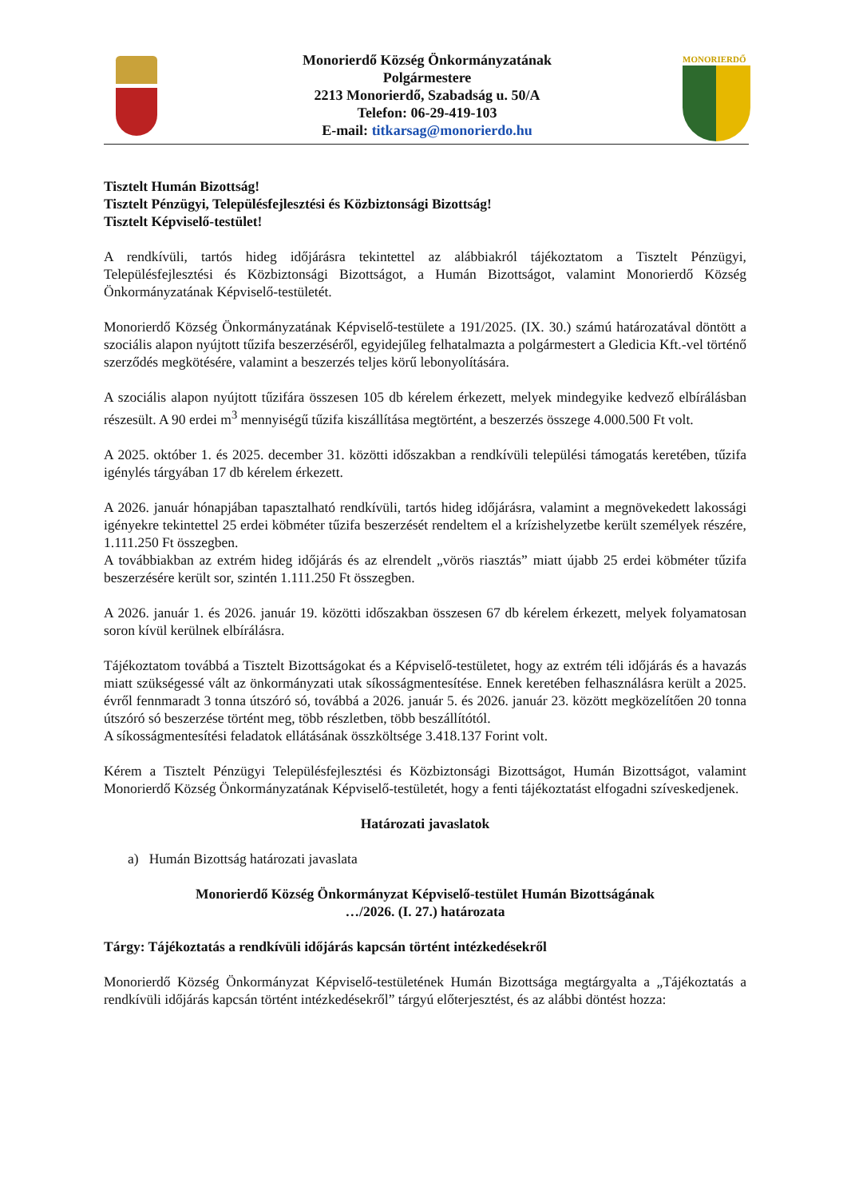MONORIERDŐ
Monorierdő Község Önkormányzatának
Polgármestere
2213 Monorierdő, Szabadság u. 50/A
Telefon: 06-29-419-103
E-mail: titkarsag@monorierdo.hu
Tisztelt Humán Bizottság!
Tisztelt Pénzügyi, Településfejlesztési és Közbiztonsági Bizottság!
Tisztelt Képviselő-testület!
A rendkívüli, tartós hideg időjárásra tekintettel az alábbiakról tájékoztatom a Tisztelt Pénzügyi, Településfejlesztési és Közbiztonsági Bizottságot, a Humán Bizottságot, valamint Monorierdő Község Önkormányzatának Képviselő-testületét.
Monorierdő Község Önkormányzatának Képviselő-testülete a 191/2025. (IX. 30.) számú határozatával döntött a szociális alapon nyújtott tűzifa beszerzéséről, egyidejűleg felhatalmazta a polgármestert a Gledicia Kft.-vel történő szerződés megkötésére, valamint a beszerzés teljes körű lebonyolítására.
A szociális alapon nyújtott tűzifára összesen 105 db kérelem érkezett, melyek mindegyike kedvező elbírálásban részesült. A 90 erdei m<sup>3</sup> mennyiségű tűzifa kiszállítása megtörtént, a beszerzés összege 4.000.500 Ft volt.
A 2025. október 1. és 2025. december 31. közötti időszakban a rendkívüli települési támogatás keretében, tűzifa igénylés tárgyában 17 db kérelem érkezett.
A 2026. január hónapjában tapasztalható rendkívüli, tartós hideg időjárásra, valamint a megnövekedett lakossági igényekre tekintettel 25 erdei köbméter tűzifa beszerzését rendeltem el a krízishelyzetbe került személyek részére, 1.111.250 Ft összegben.
A továbbiakban az extrém hideg időjárás és az elrendelt „vörös riasztás” miatt újabb 25 erdei köbméter tűzifa beszerzésére került sor, szintén 1.111.250 Ft összegben.
A 2026. január 1. és 2026. január 19. közötti időszakban összesen 67 db kérelem érkezett, melyek folyamatosan soron kívül kerülnek elbírálásra.
Tájékoztatom továbbá a Tisztelt Bizottságokat és a Képviselő-testületet, hogy az extrém téli időjárás és a havazás miatt szükségessé vált az önkormányzati utak síkosságmentesítése. Ennek keretében felhasználásra került a 2025. évről fennmaradt 3 tonna útszóró só, továbbá a 2026. január 5. és 2026. január 23. között megközelítően 20 tonna útszóró só beszerzése történt meg, több részletben, több beszállítótól.
A síkosságmentesítési feladatok ellátásának összköltsége 3.418.137 Forint volt.
Kérem a Tisztelt Pénzügyi Településfejlesztési és Közbiztonsági Bizottságot, Humán Bizottságot, valamint Monorierdő Község Önkormányzatának Képviselő-testületét, hogy a fenti tájékoztatást elfogadni szíveskedjenek.
Határozati javaslatok
a) Humán Bizottság határozati javaslata
Monorierdő Község Önkormányzat Képviselő-testület Humán Bizottságának
…/2026. (I. 27.) határozata
Tárgy: Tájékoztatás a rendkívüli időjárás kapcsán történt intézkedésekről
Monorierdő Község Önkormányzat Képviselő-testületének Humán Bizottsága megtárgyalta a „Tájékoztatás a rendkívüli időjárás kapcsán történt intézkedésekről” tárgyú előterjesztést, és az alábbi döntést hozza: